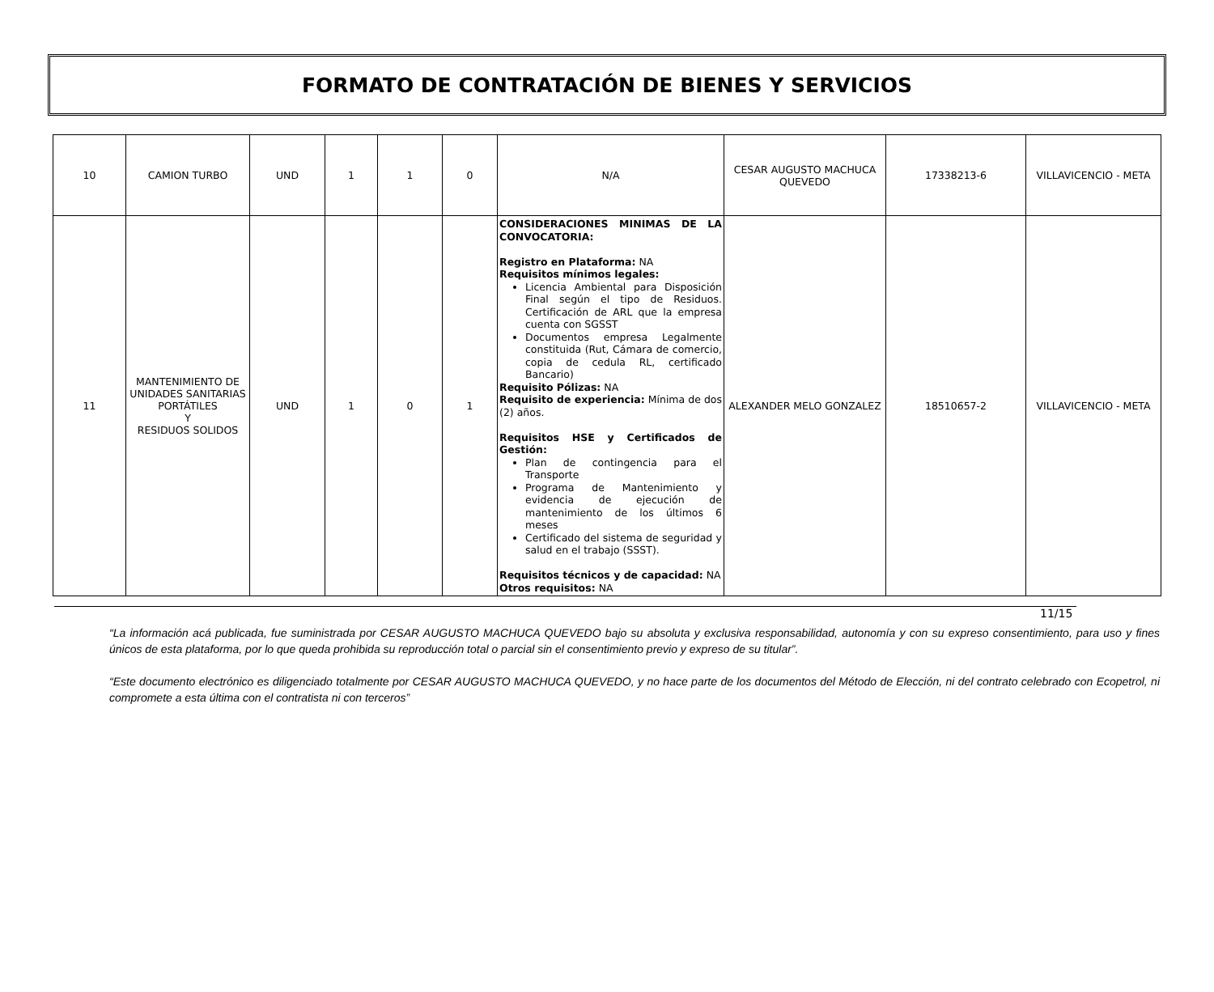FORMATO DE CONTRATACIÓN DE BIENES Y SERVICIOS
| 10 | CAMION TURBO | UND | 1 | 1 | 0 | N/A | CESAR AUGUSTO MACHUCA QUEVEDO | 17338213-6 | VILLAVICENCIO - META |
| 11 | MANTENIMIENTO DE UNIDADES SANITARIAS PORTÁTILES Y RESIDUOS SOLIDOS | UND | 1 | 0 | 1 | CONSIDERACIONES MINIMAS DE LA CONVOCATORIA: Registro en Plataforma: NA Requisitos mínimos legales: Licencia Ambiental para Disposición Final según el tipo de Residuos. Certificación de ARL que la empresa cuenta con SGSST Documentos empresa Legalmente constituida (Rut, Cámara de comercio, copia de cedula RL, certificado Bancario) Requisito Pólizas: NA Requisito de experiencia: Mínima de dos (2) años. Requisitos HSE y Certificados de Gestión: Plan de contingencia para el Transporte Programa de Mantenimiento y evidencia de ejecución de mantenimiento de los últimos 6 meses Certificado del sistema de seguridad y salud en el trabajo (SSST). Requisitos técnicos y de capacidad: NA Otros requisitos: NA | ALEXANDER MELO GONZALEZ | 18510657-2 | VILLAVICENCIO - META |
11/15
“La información acá publicada, fue suministrada por CESAR AUGUSTO MACHUCA QUEVEDO bajo su absoluta y exclusiva responsabilidad, autonomía y con su expreso consentimiento, para uso y fines únicos de esta plataforma, por lo que queda prohibida su reproducción total o parcial sin el consentimiento previo y expreso de su titular”.
“Este documento electrónico es diligenciado totalmente por CESAR AUGUSTO MACHUCA QUEVEDO, y no hace parte de los documentos del Método de Elección, ni del contrato celebrado con Ecopetrol, ni compromete a esta última con el contratista ni con terceros”